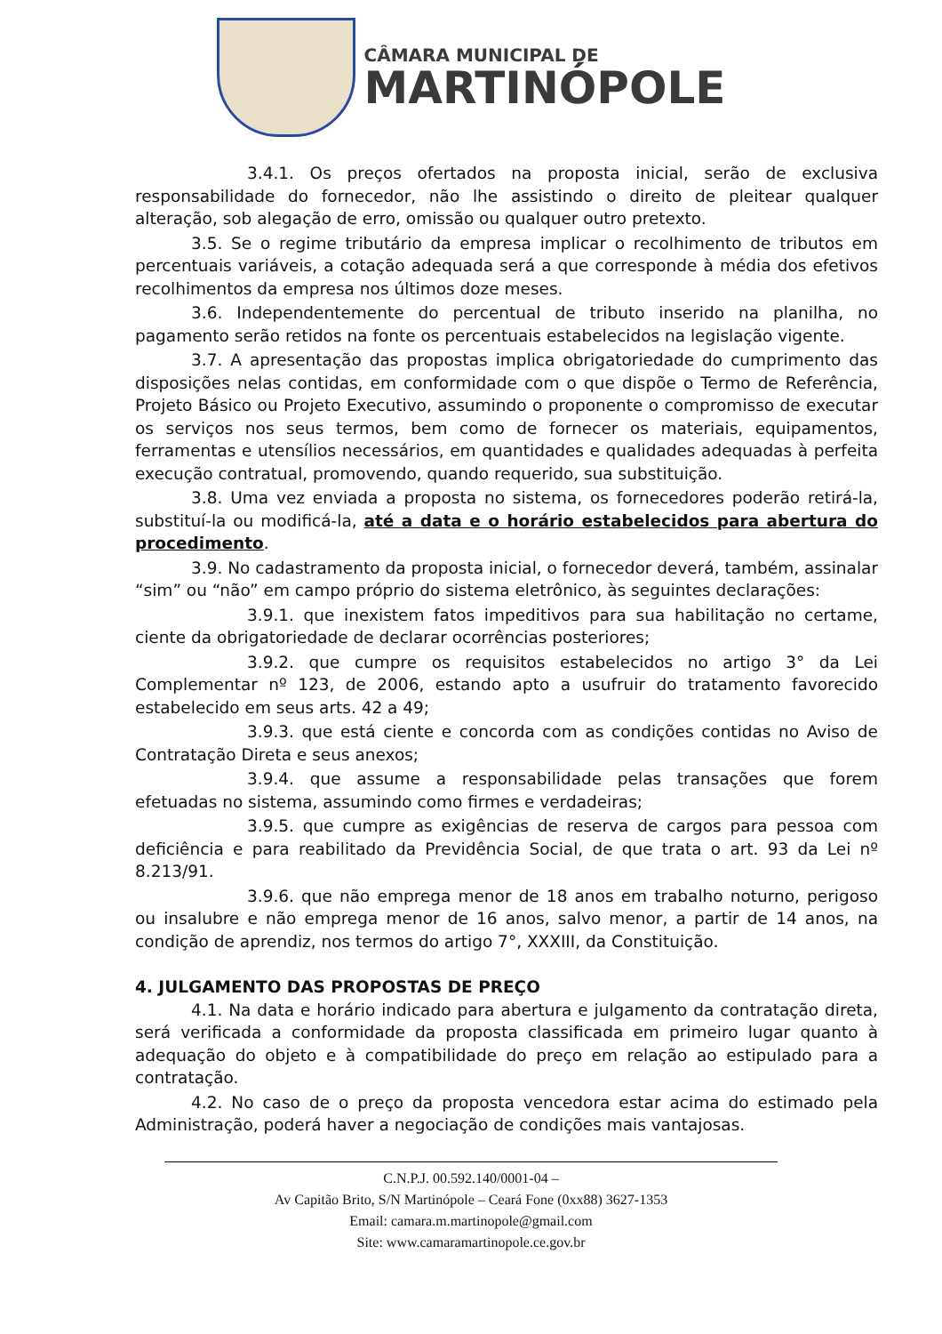CÂMARA MUNICIPAL DE
MARTINÓPOLE
3.4.1. Os preços ofertados na proposta inicial, serão de exclusiva responsabilidade do fornecedor, não lhe assistindo o direito de pleitear qualquer alteração, sob alegação de erro, omissão ou qualquer outro pretexto.
3.5. Se o regime tributário da empresa implicar o recolhimento de tributos em percentuais variáveis, a cotação adequada será a que corresponde à média dos efetivos recolhimentos da empresa nos últimos doze meses.
3.6. Independentemente do percentual de tributo inserido na planilha, no pagamento serão retidos na fonte os percentuais estabelecidos na legislação vigente.
3.7. A apresentação das propostas implica obrigatoriedade do cumprimento das disposições nelas contidas, em conformidade com o que dispõe o Termo de Referência, Projeto Básico ou Projeto Executivo, assumindo o proponente o compromisso de executar os serviços nos seus termos, bem como de fornecer os materiais, equipamentos, ferramentas e utensílios necessários, em quantidades e qualidades adequadas à perfeita execução contratual, promovendo, quando requerido, sua substituição.
3.8. Uma vez enviada a proposta no sistema, os fornecedores poderão retirá-la, substituí-la ou modificá-la, até a data e o horário estabelecidos para abertura do procedimento.
3.9. No cadastramento da proposta inicial, o fornecedor deverá, também, assinalar “sim” ou “não” em campo próprio do sistema eletrônico, às seguintes declarações:
3.9.1. que inexistem fatos impeditivos para sua habilitação no certame, ciente da obrigatoriedade de declarar ocorrências posteriores;
3.9.2. que cumpre os requisitos estabelecidos no artigo 3° da Lei Complementar nº 123, de 2006, estando apto a usufruir do tratamento favorecido estabelecido em seus arts. 42 a 49;
3.9.3. que está ciente e concorda com as condições contidas no Aviso de Contratação Direta e seus anexos;
3.9.4. que assume a responsabilidade pelas transações que forem efetuadas no sistema, assumindo como firmes e verdadeiras;
3.9.5. que cumpre as exigências de reserva de cargos para pessoa com deficiência e para reabilitado da Previdência Social, de que trata o art. 93 da Lei nº 8.213/91.
3.9.6. que não emprega menor de 18 anos em trabalho noturno, perigoso ou insalubre e não emprega menor de 16 anos, salvo menor, a partir de 14 anos, na condição de aprendiz, nos termos do artigo 7°, XXXIII, da Constituição.
4. JULGAMENTO DAS PROPOSTAS DE PREÇO
4.1. Na data e horário indicado para abertura e julgamento da contratação direta, será verificada a conformidade da proposta classificada em primeiro lugar quanto à adequação do objeto e à compatibilidade do preço em relação ao estipulado para a contratação.
4.2. No caso de o preço da proposta vencedora estar acima do estimado pela Administração, poderá haver a negociação de condições mais vantajosas.
C.N.P.J. 00.592.140/0001-04 –
Av Capitão Brito, S/N Martinópole – Ceará Fone (0xx88) 3627-1353
Email: camara.m.martinopole@gmail.com
Site: www.camaramartinopole.ce.gov.br